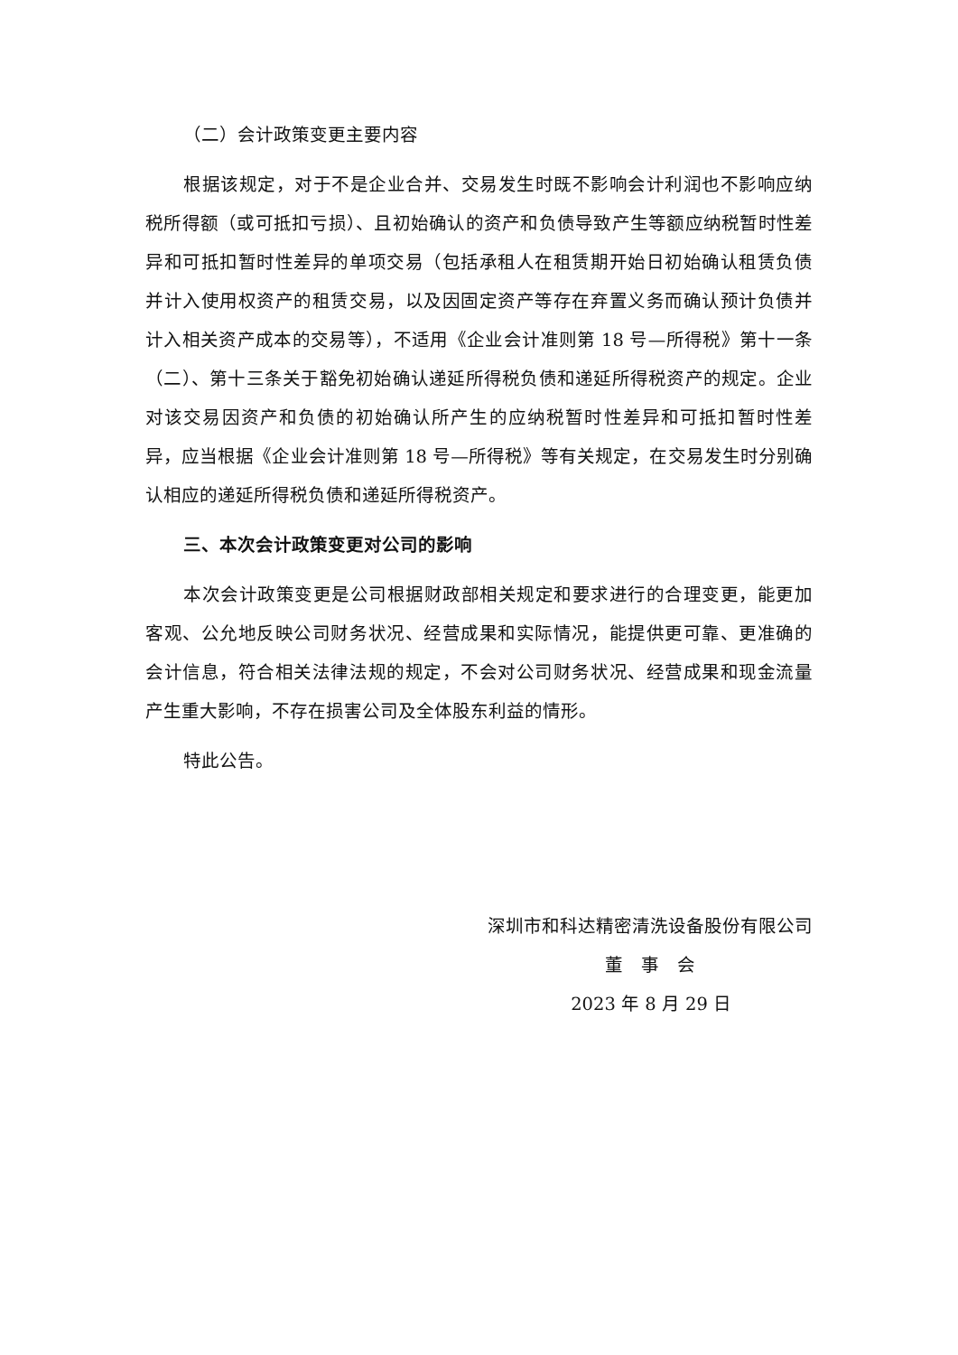（二）会计政策变更主要内容
根据该规定，对于不是企业合并、交易发生时既不影响会计利润也不影响应纳税所得额（或可抵扣亏损）、且初始确认的资产和负债导致产生等额应纳税暂时性差异和可抵扣暂时性差异的单项交易（包括承租人在租赁期开始日初始确认租赁负债并计入使用权资产的租赁交易，以及因固定资产等存在弃置义务而确认预计负债并计入相关资产成本的交易等），不适用《企业会计准则第 18 号—所得税》第十一条（二）、第十三条关于豁免初始确认递延所得税负债和递延所得税资产的规定。企业对该交易因资产和负债的初始确认所产生的应纳税暂时性差异和可抵扣暂时性差异，应当根据《企业会计准则第 18 号—所得税》等有关规定，在交易发生时分别确认相应的递延所得税负债和递延所得税资产。
三、本次会计政策变更对公司的影响
本次会计政策变更是公司根据财政部相关规定和要求进行的合理变更，能更加客观、公允地反映公司财务状况、经营成果和实际情况，能提供更可靠、更准确的会计信息，符合相关法律法规的规定，不会对公司财务状况、经营成果和现金流量产生重大影响，不存在损害公司及全体股东利益的情形。
特此公告。
深圳市和科达精密清洗设备股份有限公司
董　事　会
2023 年 8 月 29 日